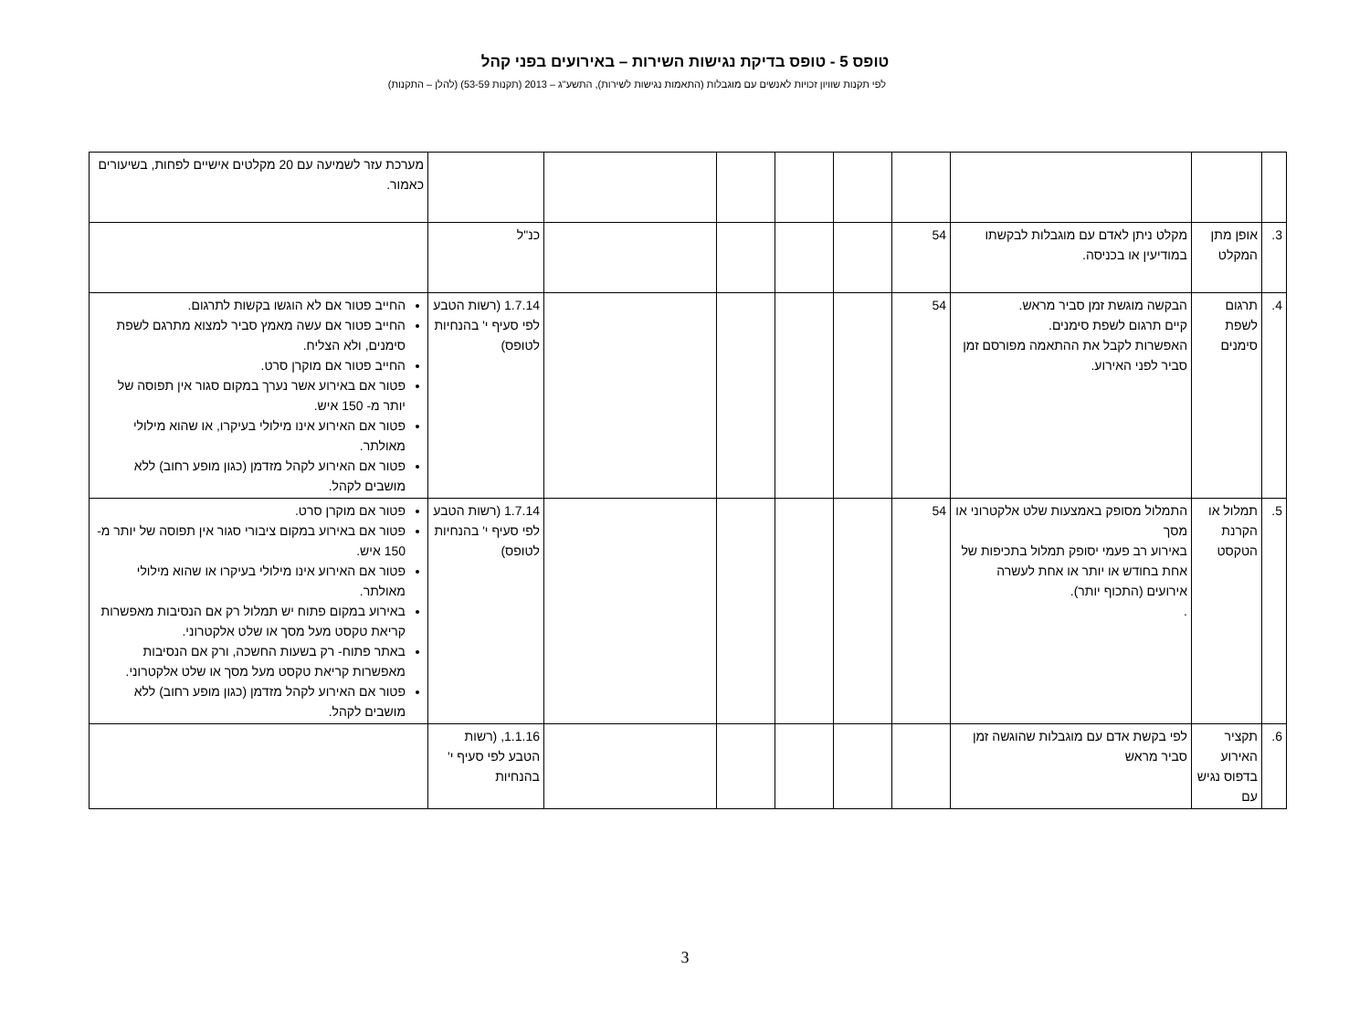טופס 5 - טופס בדיקת נגישות השירות – באירועים בפני קהל
לפי תקנות שוויון זכויות לאנשים עם מוגבלות (התאמות נגישות לשירות), התשע"ג – 2013 (תקנות 53-59) (להלן – התקנות)
| | | | | | | | | | מערכת עזר לשמיעה עם 20 מקלטים אישיים לפחות, בשיעורים כאמור. |
| 3. | אופן מתן המקלט | מקלט ניתן לאדם עם מוגבלות לבקשתו במודיעין או בכניסה. | 54 | | | | | כנ"ל | |
| 4. | תרגום לשפת סימנים | הבקשה מוגשת זמן סביר מראש. קיים תרגום לשפת סימנים. האפשרות לקבל את ההתאמה מפורסם זמן סביר לפני האירוע. | 54 | | | | | 1.7.14 (רשות הטבע לפי סעיף י' בהנחיות לטופס) | החייב פטור אם לא הוגשו בקשות לתרגום. החייב פטור אם עשה מאמץ סביר למצוא מתרגם לשפת סימנים, ולא הצליח. החייב פטור אם מוקרן סרט. פטור אם באירוע אשר נערך במקום סגור אין תפוסה של יותר מ- 150 איש. פטור אם האירוע אינו מילולי בעיקרו, או שהוא מילולי מאולתר. פטור אם האירוע לקהל מזדמן (כגון מופע רחוב) ללא מושבים לקהל. |
| 5. | תמלול או הקרנת הטקסט | התמלול מסופק באמצעות שלט אלקטרוני או מסך באירוע רב פעמי יסופק תמלול בתכיפות של אחת בחודש או יותר או אחת לעשרה אירועים (התכוף יותר). . | 54 | | | | | 1.7.14 (רשות הטבע לפי סעיף י' בהנחיות לטופס) | פטור אם מוקרן סרט. פטור אם באירוע במקום ציבורי סגור אין תפוסה של יותר מ- 150 איש. פטור אם האירוע אינו מילולי בעיקרו או שהוא מילולי מאולתר. באירוע במקום פתוח יש תמלול רק אם הנסיבות מאפשרות קריאת טקסט מעל מסך או שלט אלקטרוני. באתר פתוח- רק בשעות החשכה, ורק אם הנסיבות מאפשרות קריאת טקסט מעל מסך או שלט אלקטרוני. פטור אם האירוע לקהל מזדמן (כגון מופע רחוב) ללא מושבים לקהל. |
| 6. | תקציר האירוע בדפוס נגיש עם | לפי בקשת אדם עם מוגבלות שהוגשה זמן סביר מראש | | | | | | 1.1.16, (רשות הטבע לפי סעיף י' בהנחיות | |
3